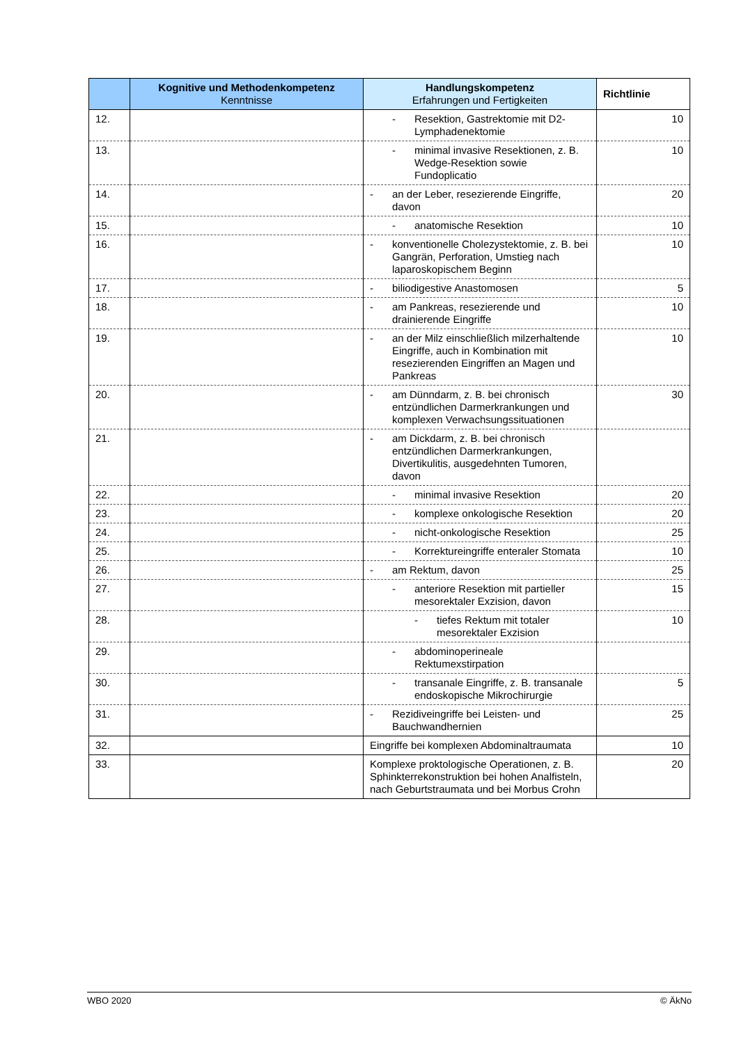| | Kognitive und Methodenkompetenz Kenntnisse | Handlungskompetenz Erfahrungen und Fertigkeiten | Richtlinie |
| --- | --- | --- | --- |
| 12. | | - Resektion, Gastrektomie mit D2-Lymphadenektomie | 10 |
| 13. | | - minimal invasive Resektionen, z. B. Wedge-Resektion sowie Fundoplicatio | 10 |
| 14. | | - an der Leber, resezierende Eingriffe, davon | 20 |
| 15. | | - anatomische Resektion | 10 |
| 16. | | - konventionelle Cholezystektomie, z. B. bei Gangrän, Perforation, Umstieg nach laparoskopischem Beginn | 10 |
| 17. | | - biliodigestive Anastomosen | 5 |
| 18. | | - am Pankreas, resezierende und drainierende Eingriffe | 10 |
| 19. | | - an der Milz einschließlich milzerhaltende Eingriffe, auch in Kombination mit resezierenden Eingriffen an Magen und Pankreas | 10 |
| 20. | | - am Dünndarm, z. B. bei chronisch entzündlichen Darmerkrankungen und komplexen Verwachsungssituationen | 30 |
| 21. | | - am Dickdarm, z. B. bei chronisch entzündlichen Darmerkrankungen, Divertikulitis, ausgedehnten Tumoren, davon | |
| 22. | | - minimal invasive Resektion | 20 |
| 23. | | - komplexe onkologische Resektion | 20 |
| 24. | | - nicht-onkologische Resektion | 25 |
| 25. | | - Korrektureingriffe enteraler Stomata | 10 |
| 26. | | - am Rektum, davon | 25 |
| 27. | | - anteriore Resektion mit partieller mesorektaler Exzision, davon | 15 |
| 28. | | - tiefes Rektum mit totaler mesorektaler Exzision | 10 |
| 29. | | - abdominoperineale Rektumexstirpation | |
| 30. | | - transanale Eingriffe, z. B. transanale endoskopische Mikrochirurgie | 5 |
| 31. | | - Rezidiveingriffe bei Leisten- und Bauchwandhernien | 25 |
| 32. | | Eingriffe bei komplexen Abdominaltraumata | 10 |
| 33. | | Komplexe proktologische Operationen, z. B. Sphinkterrekonstruktion bei hohen Analfisteln, nach Geburtstraumata und bei Morbus Crohn | 20 |
WBO 2020 © ÄkNo